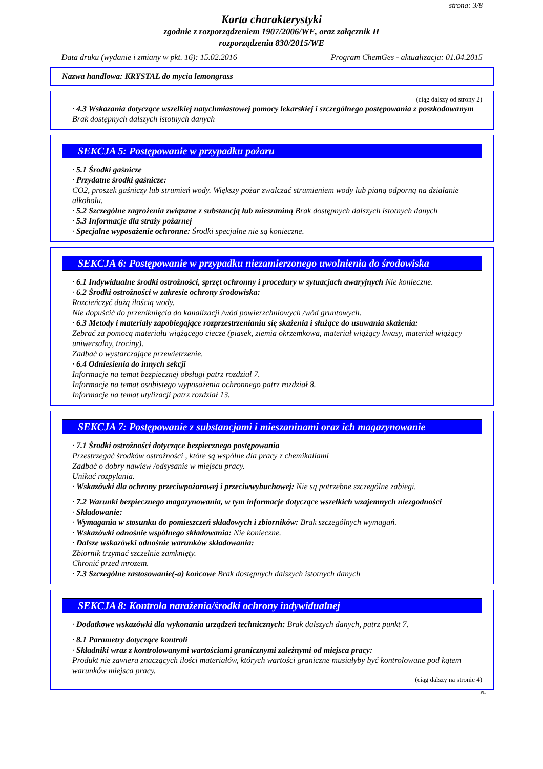strona: 3/8
Karta charakterystyki
zgodnie z rozporządzeniem 1907/2006/WE, oraz załącznik II
rozporządzenia 830/2015/WE
Data druku (wydanie i zmiany w pkt. 16): 15.02.2016 Program ChemGes - aktualizacja: 01.04.2015
Nazwa handlowa: KRYSTAL do mycia lemongrass
(ciąg dalszy od strony 2)
· 4.3 Wskazania dotyczące wszelkiej natychmiastowej pomocy lekarskiej i szczególnego postępowania z poszkodowanym
Brak dostępnych dalszych istotnych danych
SEKCJA 5: Postępowanie w przypadku pożaru
· 5.1 Środki gaśnicze
· Przydatne środki gaśnicze:
CO2, proszek gaśniczy lub strumień wody. Większy pożar zwalczać strumieniem wody lub pianą odporną na działanie alkoholu.
· 5.2 Szczególne zagrożenia związane z substancją lub mieszaniną Brak dostępnych dalszych istotnych danych
· 5.3 Informacje dla straży pożarnej
· Specjalne wyposażenie ochronne: Środki specjalne nie są konieczne.
SEKCJA 6: Postępowanie w przypadku niezamierzonego uwolnienia do środowiska
· 6.1 Indywidualne środki ostrożności, sprzęt ochronny i procedury w sytuacjach awaryjnych Nie konieczne.
· 6.2 Środki ostrożności w zakresie ochrony środowiska:
Rozcieńczyć dużą ilością wody.
Nie dopuścić do przeniknięcia do kanalizacji /wód powierzchniowych /wód gruntowych.
· 6.3 Metody i materiały zapobiegające rozprzestrzenianiu się skażenia i służące do usuwania skażenia:
Zebrać za pomocą materiału wiążącego ciecze (piasek, ziemia okrzemkowa, materiał wiążący kwasy, materiał wiążący uniwersalny, trociny).
Zadbać o wystarczające przewietrzenie.
· 6.4 Odniesienia do innych sekcji
Informacje na temat bezpiecznej obsługi patrz rozdział 7.
Informacje na temat osobistego wyposażenia ochronnego patrz rozdział 8.
Informacje na temat utylizacji patrz rozdział 13.
SEKCJA 7: Postępowanie z substancjami i mieszaninami oraz ich magazynowanie
· 7.1 Środki ostrożności dotyczące bezpiecznego postępowania
Przestrzegać środków ostrożności , które są wspólne dla pracy z chemikaliami
Zadbać o dobry nawiew /odsysanie w miejscu pracy.
Unikać rozpylania.
· Wskazówki dla ochrony przeciwpożarowej i przeciwwybuchowej: Nie są potrzebne szczególne zabiegi.
· 7.2 Warunki bezpiecznego magazynowania, w tym informacje dotyczące wszelkich wzajemnych niezgodności
· Składowanie:
· Wymagania w stosunku do pomieszczeń składowych i zbiorników: Brak szczególnych wymagań.
· Wskazówki odnośnie wspólnego składowania: Nie konieczne.
· Dalsze wskazówki odnośnie warunków składowania:
Zbiornik trzymać szczelnie zamknięty.
Chronić przed mrozem.
· 7.3 Szczególne zastosowanie(-a) końcowe Brak dostępnych dalszych istotnych danych
SEKCJA 8: Kontrola narażenia/środki ochrony indywidualnej
· Dodatkowe wskazówki dla wykonania urządzeń technicznych: Brak dalszych danych, patrz punkt 7.
· 8.1 Parametry dotyczące kontroli
· Składniki wraz z kontrolowanymi wartościami granicznymi zależnymi od miejsca pracy:
Produkt nie zawiera znaczących ilości materiałów, których wartości graniczne musiałyby być kontrolowane pod kątem warunków miejsca pracy.
(ciąg dalszy na stronie 4)
PL